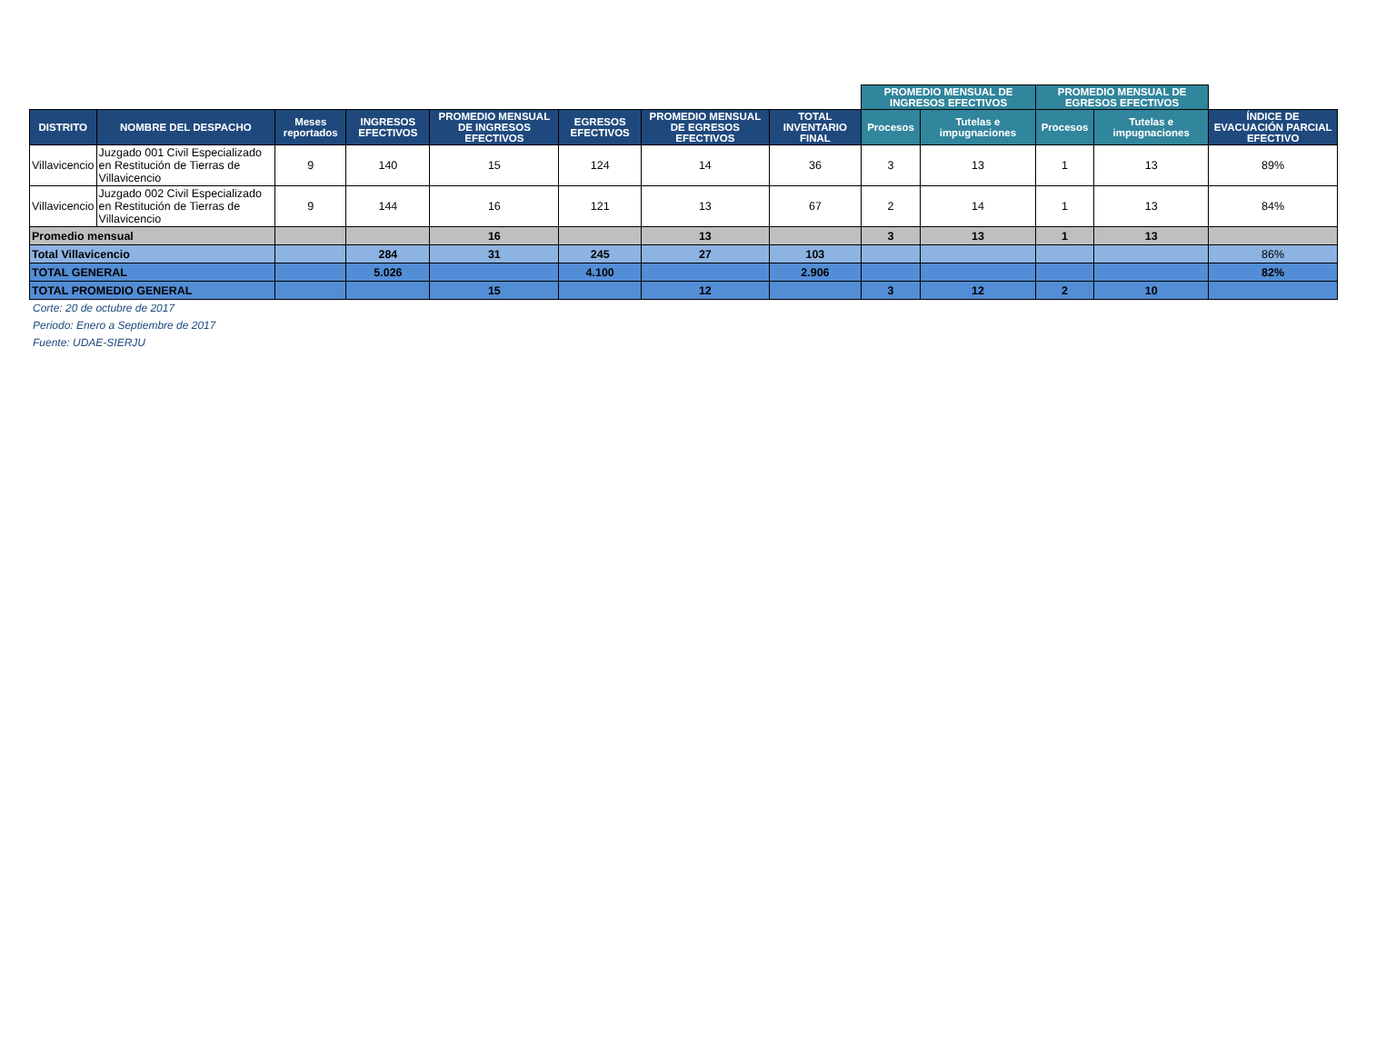| | | | | | | | | PROMEDIO MENSUAL DE INGRESOS EFECTIVOS | | PROMEDIO MENSUAL DE EGRESOS EFECTIVOS | | |
| --- | --- | --- | --- | --- | --- | --- | --- | --- | --- | --- | --- | --- |
| DISTRITO | NOMBRE DEL DESPACHO | Meses reportados | INGRESOS EFECTIVOS | PROMEDIO MENSUAL DE INGRESOS EFECTIVOS | EGRESOS EFECTIVOS | PROMEDIO MENSUAL DE EGRESOS EFECTIVOS | TOTAL INVENTARIO FINAL | Procesos | Tutelas e impugnaciones | Procesos | Tutelas e impugnaciones | ÍNDICE DE EVACUACIÓN PARCIAL EFECTIVO |
| Villavicencio | Juzgado 001 Civil Especializado en Restitución de Tierras de Villavicencio | 9 | 140 | 15 | 124 | 14 | 36 | 3 | 13 | 1 | 13 | 89% |
| Villavicencio | Juzgado 002 Civil Especializado en Restitución de Tierras de Villavicencio | 9 | 144 | 16 | 121 | 13 | 67 | 2 | 14 | 1 | 13 | 84% |
| Promedio mensual | | | | 16 | | 13 | | 3 | 13 | 1 | 13 | |
| Total Villavicencio | | | 284 | 31 | 245 | 27 | 103 | | | | | 86% |
| TOTAL GENERAL | | | 5.026 | | 4.100 | | 2.906 | | | | | 82% |
| TOTAL PROMEDIO GENERAL | | | | 15 | | 12 | | 3 | 12 | 2 | 10 | |
Corte: 20 de octubre de 2017
Periodo: Enero a Septiembre de 2017
Fuente: UDAE-SIERJU